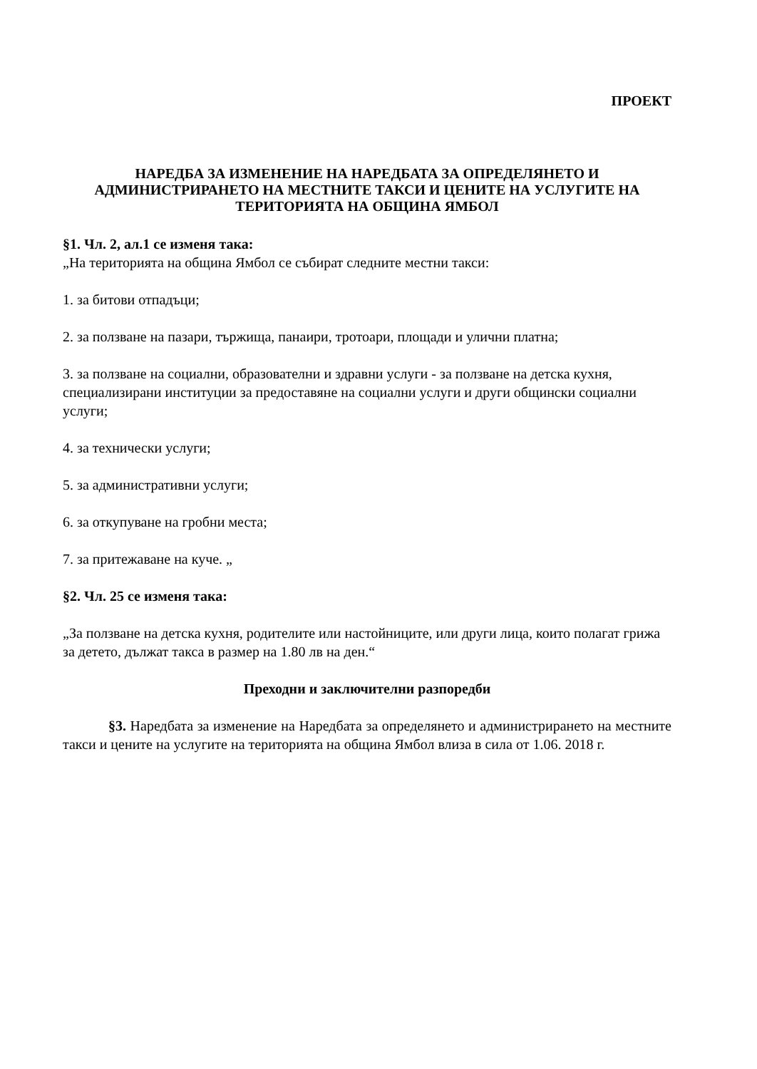ПРОЕКТ
НАРЕДБА ЗА ИЗМЕНЕНИЕ НА НАРЕДБАТА ЗА ОПРЕДЕЛЯНЕТО И АДМИНИСТРИРАНЕТО НА МЕСТНИТЕ ТАКСИ И ЦЕНИТЕ НА УСЛУГИТЕ НА ТЕРИТОРИЯТА НА ОБЩИНА ЯМБОЛ
§1. Чл. 2, ал.1 се изменя така:
„На територията на община Ямбол се събират следните местни такси:
1. за битови отпадъци;
2. за ползване на пазари, тържища, панаири, тротоари, площади и улични платна;
3. за ползване на социални, образователни и здравни услуги - за ползване на детска кухня, специализирани институции за предоставяне на социални услуги и други общински социални услуги;
4. за технически услуги;
5. за административни услуги;
6. за откупуване на гробни места;
7. за притежаване на куче. „
§2. Чл. 25 се изменя така:
„За ползване на детска кухня, родителите или настойниците, или други лица, които полагат грижа за детето, дължат такса в размер на 1.80 лв на ден.“
Преходни и заключителни разпоредби
§3. Наредбата за изменение на Наредбата за определянето и администрирането на местните такси и цените на услугите на територията на община Ямбол влиза в сила от 1.06. 2018 г.